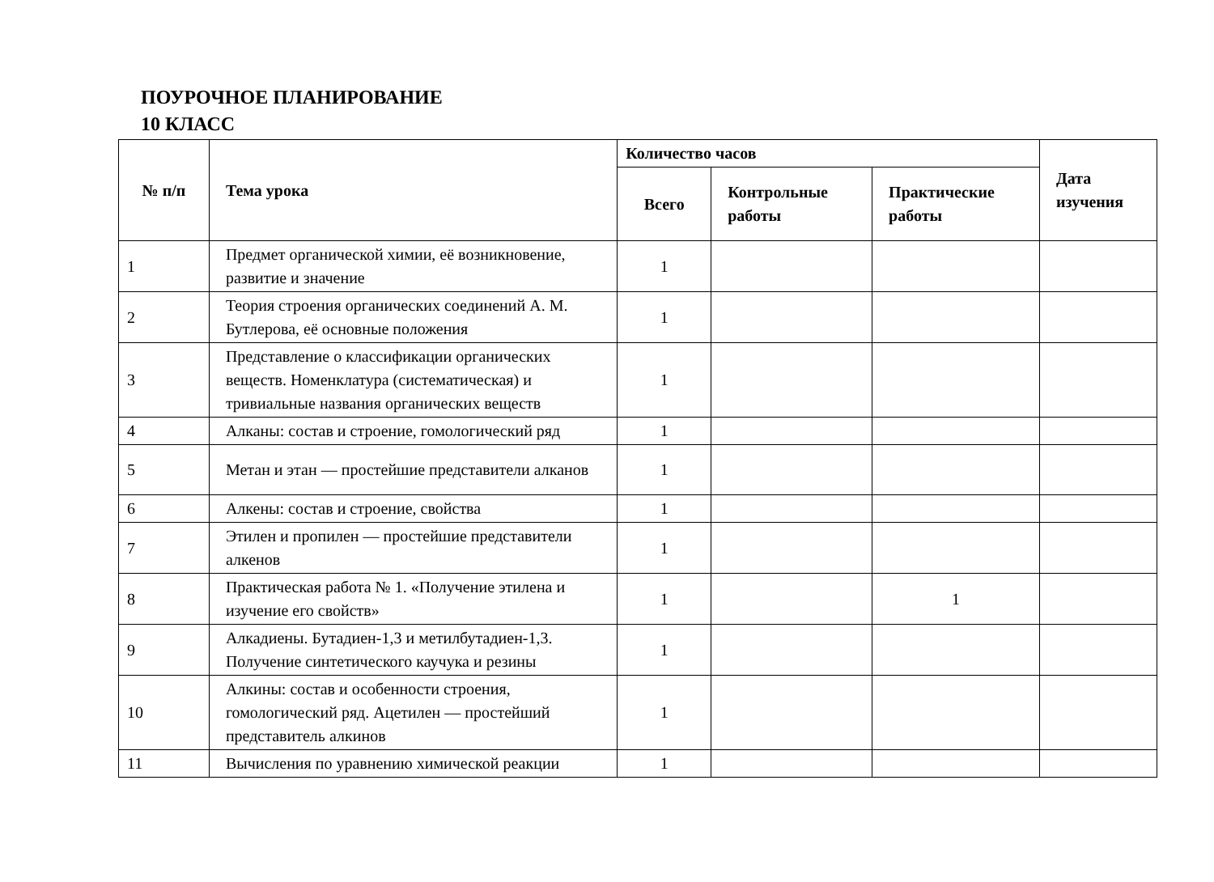ПОУРОЧНОЕ ПЛАНИРОВАНИЕ
10 КЛАСС
| № п/п | Тема урока | Количество часов | | | Дата изучения |
| --- | --- | --- | --- | --- | --- |
| | | Всего | Контрольные работы | Практические работы | |
| 1 | Предмет органической химии, её возникновение, развитие и значение | 1 | | | |
| 2 | Теория строения органических соединений А. М. Бутлерова, её основные положения | 1 | | | |
| 3 | Представление о классификации органических веществ. Номенклатура (систематическая) и тривиальные названия органических веществ | 1 | | | |
| 4 | Алканы: состав и строение, гомологический ряд | 1 | | | |
| 5 | Метан и этан — простейшие представители алканов | 1 | | | |
| 6 | Алкены: состав и строение, свойства | 1 | | | |
| 7 | Этилен и пропилен — простейшие представители алкенов | 1 | | | |
| 8 | Практическая работа № 1. «Получение этилена и изучение его свойств» | 1 | | 1 | |
| 9 | Алкадиены. Бутадиен-1,3 и метилбутадиен-1,3. Получение синтетического каучука и резины | 1 | | | |
| 10 | Алкины: состав и особенности строения, гомологический ряд. Ацетилен — простейший представитель алкинов | 1 | | | |
| 11 | Вычисления по уравнению химической реакции | 1 | | | |